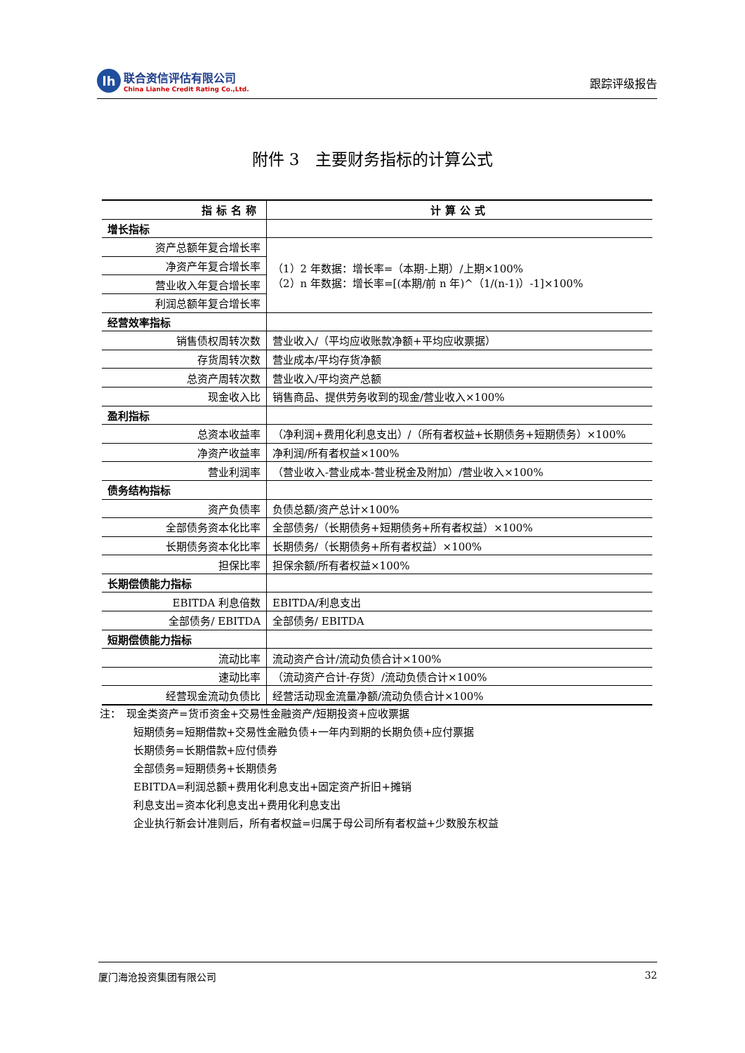lh
联合资信评估有限公司
China Lianhe Credit Rating Co.,Ltd.
跟踪评级报告
附件 3　主要财务指标的计算公式
| 指标名称 | 计算公式 |
| --- | --- |
| 增长指标 | |
| 资产总额年复合增长率 | （1）2 年数据：增长率=（本期-上期）/上期×100% （2）n 年数据：增长率=[(本期/前 n 年)^（1/(n-1)）-1]×100% |
| 净资产年复合增长率 | |
| 营业收入年复合增长率 | |
| 利润总额年复合增长率 | |
| 经营效率指标 | |
| 销售债权周转次数 | 营业收入/（平均应收账款净额+平均应收票据） |
| 存货周转次数 | 营业成本/平均存货净额 |
| 总资产周转次数 | 营业收入/平均资产总额 |
| 现金收入比 | 销售商品、提供劳务收到的现金/营业收入×100% |
| 盈利指标 | |
| 总资本收益率 | （净利润+费用化利息支出）/（所有者权益+长期债务+短期债务）×100% |
| 净资产收益率 | 净利润/所有者权益×100% |
| 营业利润率 | （营业收入-营业成本-营业税金及附加）/营业收入×100% |
| 债务结构指标 | |
| 资产负债率 | 负债总额/资产总计×100% |
| 全部债务资本化比率 | 全部债务/（长期债务+短期债务+所有者权益）×100% |
| 长期债务资本化比率 | 长期债务/（长期债务+所有者权益）×100% |
| 担保比率 | 担保余额/所有者权益×100% |
| 长期偿债能力指标 | |
| EBITDA 利息倍数 | EBITDA/利息支出 |
| 全部债务/ EBITDA | 全部债务/ EBITDA |
| 短期偿债能力指标 | |
| 流动比率 | 流动资产合计/流动负债合计×100% |
| 速动比率 | （流动资产合计-存货）/流动负债合计×100% |
| 经营现金流动负债比 | 经营活动现金流量净额/流动负债合计×100% |
注：　现金类资产=货币资金+交易性金融资产/短期投资+应收票据
短期债务=短期借款+交易性金融负债+一年内到期的长期负债+应付票据
长期债务=长期借款+应付债券
全部债务=短期债务+长期债务
EBITDA=利润总额+费用化利息支出+固定资产折旧+摊销
利息支出=资本化利息支出+费用化利息支出
企业执行新会计准则后，所有者权益=归属于母公司所有者权益+少数股东权益
厦门海沧投资集团有限公司 32